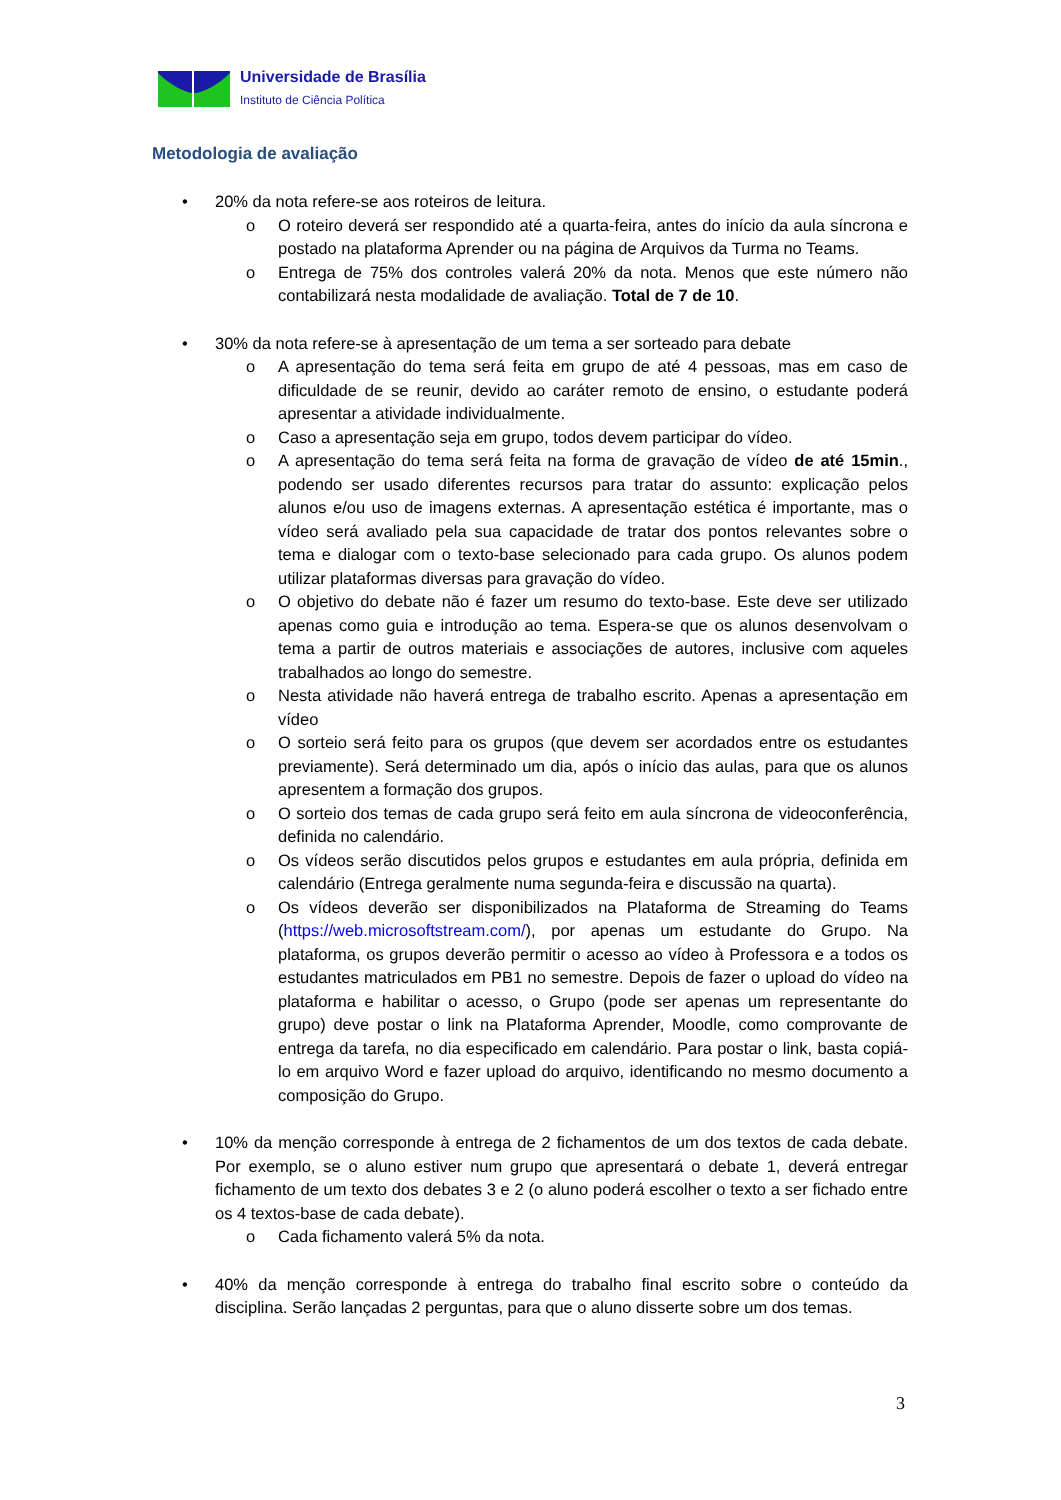Universidade de Brasília
Instituto de Ciência Política
Metodologia de avaliação
• 20% da nota refere-se aos roteiros de leitura.
o O roteiro deverá ser respondido até a quarta-feira, antes do início da aula síncrona e postado na plataforma Aprender ou na página de Arquivos da Turma no Teams.
o Entrega de 75% dos controles valerá 20% da nota. Menos que este número não contabilizará nesta modalidade de avaliação. Total de 7 de 10.
• 30% da nota refere-se à apresentação de um tema a ser sorteado para debate
o A apresentação do tema será feita em grupo de até 4 pessoas, mas em caso de dificuldade de se reunir, devido ao caráter remoto de ensino, o estudante poderá apresentar a atividade individualmente.
o Caso a apresentação seja em grupo, todos devem participar do vídeo.
o A apresentação do tema será feita na forma de gravação de vídeo de até 15min., podendo ser usado diferentes recursos para tratar do assunto: explicação pelos alunos e/ou uso de imagens externas. A apresentação estética é importante, mas o vídeo será avaliado pela sua capacidade de tratar dos pontos relevantes sobre o tema e dialogar com o texto-base selecionado para cada grupo. Os alunos podem utilizar plataformas diversas para gravação do vídeo.
o O objetivo do debate não é fazer um resumo do texto-base. Este deve ser utilizado apenas como guia e introdução ao tema. Espera-se que os alunos desenvolvam o tema a partir de outros materiais e associações de autores, inclusive com aqueles trabalhados ao longo do semestre.
o Nesta atividade não haverá entrega de trabalho escrito. Apenas a apresentação em vídeo
o O sorteio será feito para os grupos (que devem ser acordados entre os estudantes previamente). Será determinado um dia, após o início das aulas, para que os alunos apresentem a formação dos grupos.
o O sorteio dos temas de cada grupo será feito em aula síncrona de videoconferência, definida no calendário.
o Os vídeos serão discutidos pelos grupos e estudantes em aula própria, definida em calendário (Entrega geralmente numa segunda-feira e discussão na quarta).
o Os vídeos deverão ser disponibilizados na Plataforma de Streaming do Teams (https://web.microsoftstream.com/), por apenas um estudante do Grupo. Na plataforma, os grupos deverão permitir o acesso ao vídeo à Professora e a todos os estudantes matriculados em PB1 no semestre. Depois de fazer o upload do vídeo na plataforma e habilitar o acesso, o Grupo (pode ser apenas um representante do grupo) deve postar o link na Plataforma Aprender, Moodle, como comprovante de entrega da tarefa, no dia especificado em calendário. Para postar o link, basta copiá-lo em arquivo Word e fazer upload do arquivo, identificando no mesmo documento a composição do Grupo.
• 10% da menção corresponde à entrega de 2 fichamentos de um dos textos de cada debate. Por exemplo, se o aluno estiver num grupo que apresentará o debate 1, deverá entregar fichamento de um texto dos debates 3 e 2 (o aluno poderá escolher o texto a ser fichado entre os 4 textos-base de cada debate).
o Cada fichamento valerá 5% da nota.
• 40% da menção corresponde à entrega do trabalho final escrito sobre o conteúdo da disciplina. Serão lançadas 2 perguntas, para que o aluno disserte sobre um dos temas.
3